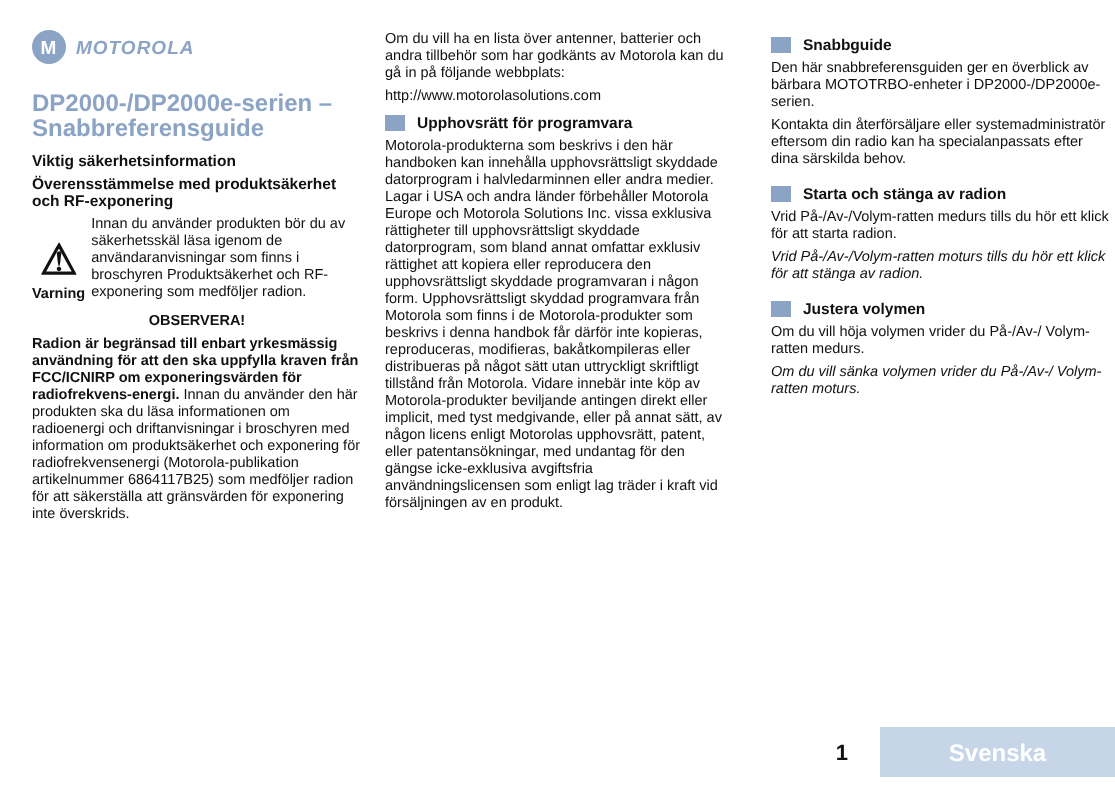M
MOTOROLA
DP2000-/DP2000e-serien – Snabbreferensguide
Viktig säkerhetsinformation
Överensstämmelse med produktsäkerhet och RF-exponering
⚠
Varning
Innan du använder produkten bör du av säkerhetsskäl läsa igenom de användaranvisningar som finns i broschyren Produktsäkerhet och RF-exponering som medföljer radion.
OBSERVERA!
Radion är begränsad till enbart yrkesmässig användning för att den ska uppfylla kraven från FCC/ICNIRP om exponeringsvärden för radiofrekvens-energi. Innan du använder den här produkten ska du läsa informationen om radioenergi och driftanvisningar i broschyren med information om produktsäkerhet och exponering för radiofrekvensenergi (Motorola-publikation artikelnummer 6864117B25) som medföljer radion för att säkerställa att gränsvärden för exponering inte överskrids.
Om du vill ha en lista över antenner, batterier och andra tillbehör som har godkänts av Motorola kan du gå in på följande webbplats:
http://www.motorolasolutions.com
Upphovsrätt för programvara
Motorola-produkterna som beskrivs i den här handboken kan innehålla upphovsrättsligt skyddade datorprogram i halvledarminnen eller andra medier. Lagar i USA och andra länder förbehåller Motorola Europe och Motorola Solutions Inc. vissa exklusiva rättigheter till upphovsrättsligt skyddade datorprogram, som bland annat omfattar exklusiv rättighet att kopiera eller reproducera den upphovsrättsligt skyddade programvaran i någon form. Upphovsrättsligt skyddad programvara från Motorola som finns i de Motorola-produkter som beskrivs i denna handbok får därför inte kopieras, reproduceras, modifieras, bakåtkompileras eller distribueras på något sätt utan uttryckligt skriftligt tillstånd från Motorola. Vidare innebär inte köp av Motorola-produkter beviljande antingen direkt eller implicit, med tyst medgivande, eller på annat sätt, av någon licens enligt Motorolas upphovsrätt, patent, eller patentansökningar, med undantag för den gängse icke-exklusiva avgiftsfria användningslicensen som enligt lag träder i kraft vid försäljningen av en produkt.
Snabbguide
Den här snabbreferensguiden ger en överblick av bärbara MOTOTRBO-enheter i DP2000-/DP2000e-serien.
Kontakta din återförsäljare eller systemadministratör eftersom din radio kan ha specialanpassats efter dina särskilda behov.
Starta och stänga av radion
Vrid På-/Av-/Volym-ratten medurs tills du hör ett klick för att starta radion.
Vrid På-/Av-/Volym-ratten moturs tills du hör ett klick för att stänga av radion.
Justera volymen
Om du vill höja volymen vrider du På-/Av-/ Volym-ratten medurs.
Om du vill sänka volymen vrider du På-/Av-/ Volym-ratten moturs.
1
Svenska